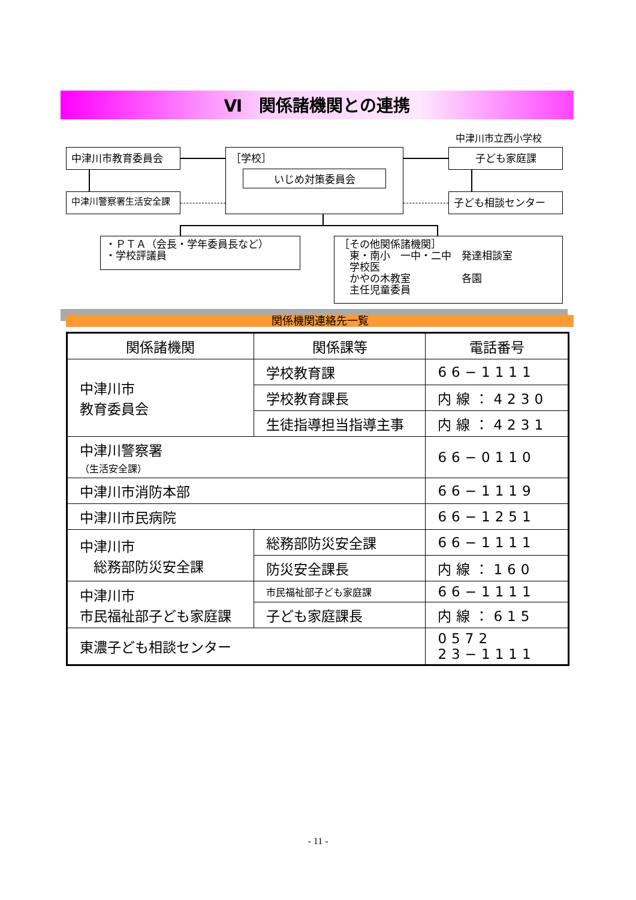Ⅵ　関係諸機関との連携
中津川市立西小学校
中津川市教育委員会
中津川警察署生活安全課
［学校］
いじめ対策委員会
子ども家庭課
子ども相談センター
・ＰＴＡ（会長・学年委員長など）
・学校評議員
［その他関係諸機関］
　東・南小　一中・二中　発達相談室
　学校医
　かやの木教室　　　　　各園
　主任児童委員
関係機関連絡先一覧
| 関係諸機関 | 関係課等 | 電話番号 |
| --- | --- | --- |
| 中津川市 教育委員会 | 学校教育課 | 66−1111 |
| | 学校教育課長 | 内線：4230 |
| | 生徒指導担当指導主事 | 内線：4231 |
| 中津川警察署 （生活安全課） | | 66−0110 |
| 中津川市消防本部 | | 66−1119 |
| 中津川市民病院 | | 66−1251 |
| 中津川市 総務部防災安全課 | 総務部防災安全課 | 66−1111 |
| | 防災安全課長 | 内線：160 |
| 中津川市 市民福祉部子ども家庭課 | 市民福祉部子ども家庭課 | 66−1111 |
| | 子ども家庭課長 | 内線：615 |
| 東濃子ども相談センター | | 0572 23−1111 |
- 11 -